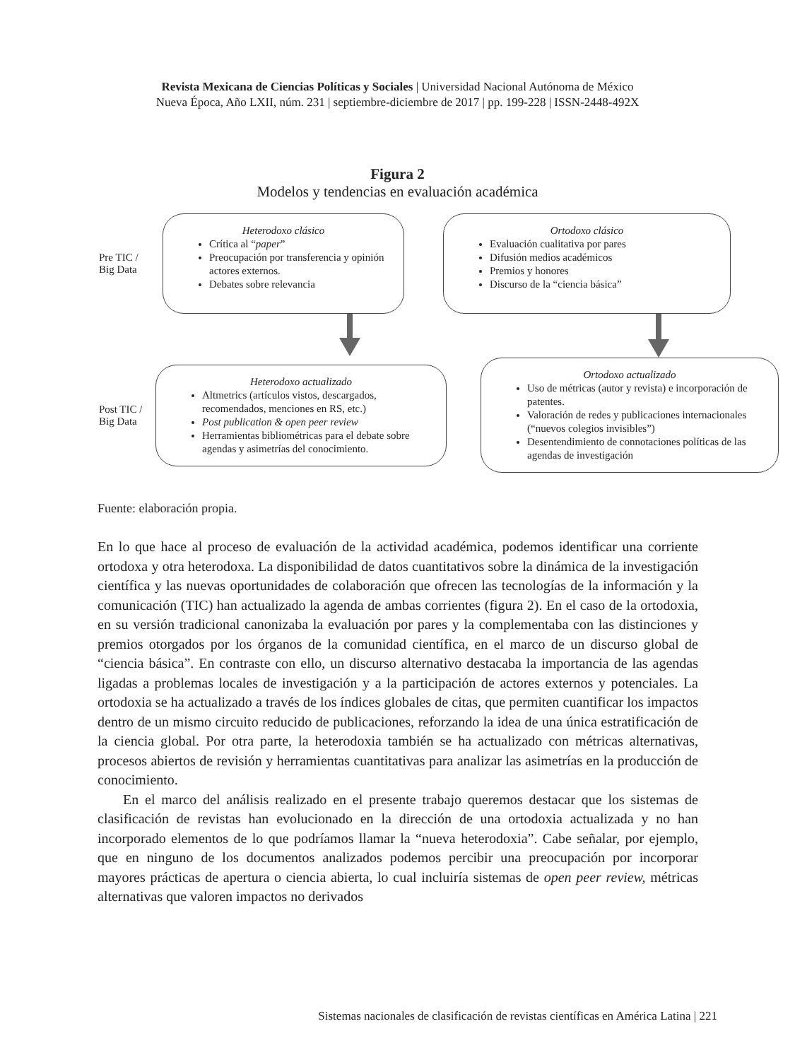Revista Mexicana de Ciencias Políticas y Sociales | Universidad Nacional Autónoma de México
Nueva Época, Año LXII, núm. 231 | septiembre-diciembre de 2017 | pp. 199-228 | ISSN-2448-492X
Figura 2
Modelos y tendencias en evaluación académica
Pre TIC /
Big Data
Heterodoxo clásico
Crítica al “paper”
Preocupación por transferencia y opinión actores externos.
Debates sobre relevancia
Ortodoxo clásico
Evaluación cualitativa por pares
Difusión medios académicos
Premios y honores
Discurso de la “ciencia básica”
Post TIC /
Big Data
Heterodoxo actualizado
Altmetrics (artículos vistos, descargados, recomendados, menciones en RS, etc.)
Post publication & open peer review
Herramientas bibliométricas para el debate sobre agendas y asimetrías del conocimiento.
Ortodoxo actualizado
Uso de métricas (autor y revista) e incorporación de patentes.
Valoración de redes y publicaciones internacionales (“nuevos colegios invisibles”)
Desentendimiento de connotaciones políticas de las agendas de investigación
Fuente: elaboración propia.
En lo que hace al proceso de evaluación de la actividad académica, podemos identificar una corriente ortodoxa y otra heterodoxa. La disponibilidad de datos cuantitativos sobre la dinámica de la investigación científica y las nuevas oportunidades de colaboración que ofrecen las tecnologías de la información y la comunicación (TIC) han actualizado la agenda de ambas corrientes (figura 2). En el caso de la ortodoxia, en su versión tradicional canonizaba la evaluación por pares y la complementaba con las distinciones y premios otorgados por los órganos de la comunidad científica, en el marco de un discurso global de “ciencia básica”. En contraste con ello, un discurso alternativo destacaba la importancia de las agendas ligadas a problemas locales de investigación y a la participación de actores externos y potenciales. La ortodoxia se ha actualizado a través de los índices globales de citas, que permiten cuantificar los impactos dentro de un mismo circuito reducido de publicaciones, reforzando la idea de una única estratificación de la ciencia global. Por otra parte, la heterodoxia también se ha actualizado con métricas alternativas, procesos abiertos de revisión y herramientas cuantitativas para analizar las asimetrías en la producción de conocimiento.
En el marco del análisis realizado en el presente trabajo queremos destacar que los sistemas de clasificación de revistas han evolucionado en la dirección de una ortodoxia actualizada y no han incorporado elementos de lo que podríamos llamar la “nueva heterodoxia”. Cabe señalar, por ejemplo, que en ninguno de los documentos analizados podemos percibir una preocupación por incorporar mayores prácticas de apertura o ciencia abierta, lo cual incluiría sistemas de open peer review, métricas alternativas que valoren impactos no derivados
Sistemas nacionales de clasificación de revistas científicas en América Latina | 221